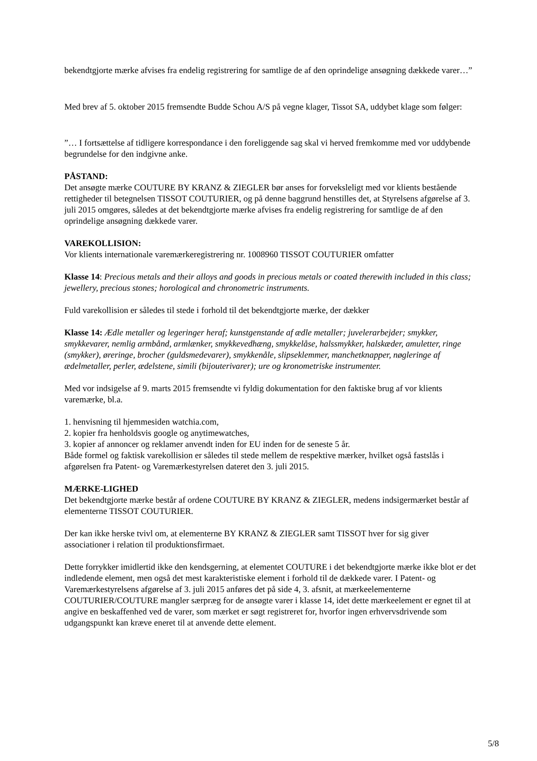bekendtgjorte mærke afvises fra endelig registrering for samtlige de af den oprindelige ansøgning dækkede varer…”
Med brev af 5. oktober 2015 fremsendte Budde Schou A/S på vegne klager, Tissot SA, uddybet klage som følger:
”… I fortsættelse af tidligere korrespondance i den foreliggende sag skal vi herved fremkomme med vor uddybende begrundelse for den indgivne anke.
PÅSTAND:
Det ansøgte mærke COUTURE BY KRANZ & ZIEGLER bør anses for forveksleligt med vor klients bestående rettigheder til betegnelsen TISSOT COUTURIER, og på denne baggrund henstilles det, at Styrelsens afgørelse af 3. juli 2015 omgøres, således at det bekendtgjorte mærke afvises fra endelig registrering for samtlige de af den oprindelige ansøgning dækkede varer.
VAREKOLLISION:
Vor klients internationale varemærkeregistrering nr. 1008960 TISSOT COUTURIER omfatter
Klasse 14: Precious metals and their alloys and goods in precious metals or coated therewith included in this class; jewellery, precious stones; horological and chronometric instruments.
Fuld varekollision er således til stede i forhold til det bekendtgjorte mærke, der dækker
Klasse 14: Ædle metaller og legeringer heraf; kunstgenstande af ædle metaller; juvelerarbejder; smykker, smykkevarer, nemlig armbånd, armlænker, smykkevedhæng, smykkelåse, halssmykker, halskæder, amuletter, ringe (smykker), øreringe, brocher (guldsmedevarer), smykkenåle, slipseklemmer, manchetknapper, nøgleringe af ædelmetaller, perler, ædelstene, simili (bijouterivarer); ure og kronometriske instrumenter.
Med vor indsigelse af 9. marts 2015 fremsendte vi fyldig dokumentation for den faktiske brug af vor klients varemærke, bl.a.
1. henvisning til hjemmesiden watchia.com,
2. kopier fra henholdsvis google og anytimewatches,
3. kopier af annoncer og reklamer anvendt inden for EU inden for de seneste 5 år.
Både formel og faktisk varekollision er således til stede mellem de respektive mærker, hvilket også fastslås i afgørelsen fra Patent- og Varemærkestyrelsen dateret den 3. juli 2015.
MÆRKE-LIGHED
Det bekendtgjorte mærke består af ordene COUTURE BY KRANZ & ZIEGLER, medens indsigermærket består af elementerne TISSOT COUTURIER.
Der kan ikke herske tvivl om, at elementerne BY KRANZ & ZIEGLER samt TISSOT hver for sig giver associationer i relation til produktionsfirmaet.
Dette forrykker imidlertid ikke den kendsgerning, at elementet COUTURE i det bekendtgjorte mærke ikke blot er det indledende element, men også det mest karakteristiske element i forhold til de dækkede varer. I Patent- og Varemærkestyrelsens afgørelse af 3. juli 2015 anføres det på side 4, 3. afsnit, at mærkeelementerne COUTURIER/COUTURE mangler særpræg for de ansøgte varer i klasse 14, idet dette mærkeelement er egnet til at angive en beskaffenhed ved de varer, som mærket er søgt registreret for, hvorfor ingen erhvervsdrivende som udgangspunkt kan kræve eneret til at anvende dette element.
5/8